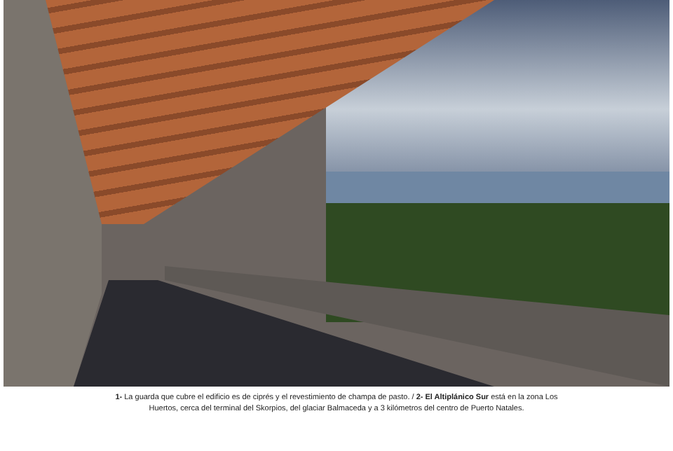1- La guarda que cubre el edificio es de ciprés y el revestimiento de champa de pasto. / 2- El Altiplánico Sur está en la zona Los
Huertos, cerca del terminal del Skorpios, del glaciar Balmaceda y a 3 kilómetros del centro de Puerto Natales.